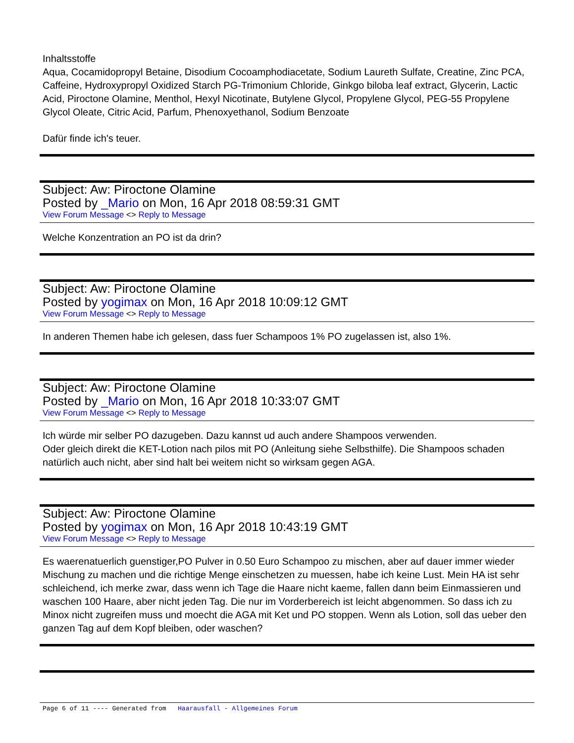Inhaltsstoffe
Aqua, Cocamidopropyl Betaine, Disodium Cocoamphodiacetate, Sodium Laureth Sulfate, Creatine, Zinc PCA, Caffeine, Hydroxypropyl Oxidized Starch PG-Trimonium Chloride, Ginkgo biloba leaf extract, Glycerin, Lactic Acid, Piroctone Olamine, Menthol, Hexyl Nicotinate, Butylene Glycol, Propylene Glycol, PEG-55 Propylene Glycol Oleate, Citric Acid, Parfum, Phenoxyethanol, Sodium Benzoate
Dafür finde ich's teuer.
Subject: Aw: Piroctone Olamine
Posted by _Mario on Mon, 16 Apr 2018 08:59:31 GMT
View Forum Message <> Reply to Message
Welche Konzentration an PO ist da drin?
Subject: Aw: Piroctone Olamine
Posted by yogimax on Mon, 16 Apr 2018 10:09:12 GMT
View Forum Message <> Reply to Message
In anderen Themen habe ich gelesen, dass fuer Schampoos 1% PO zugelassen ist, also 1%.
Subject: Aw: Piroctone Olamine
Posted by _Mario on Mon, 16 Apr 2018 10:33:07 GMT
View Forum Message <> Reply to Message
Ich würde mir selber PO dazugeben. Dazu kannst ud auch andere Shampoos verwenden.
Oder gleich direkt die KET-Lotion nach pilos mit PO (Anleitung siehe Selbsthilfe). Die Shampoos schaden natürlich auch nicht, aber sind halt bei weitem nicht so wirksam gegen AGA.
Subject: Aw: Piroctone Olamine
Posted by yogimax on Mon, 16 Apr 2018 10:43:19 GMT
View Forum Message <> Reply to Message
Es waerenatuerlich guenstiger,PO Pulver in 0.50 Euro Schampoo zu mischen, aber auf dauer immer wieder Mischung zu machen und die richtige Menge einschetzen zu muessen, habe ich keine Lust. Mein HA ist sehr schleichend, ich merke zwar, dass wenn ich Tage die Haare nicht kaeme, fallen dann beim Einmassieren und waschen 100 Haare, aber nicht jeden Tag. Die nur im Vorderbereich ist leicht abgenommen. So dass ich zu Minox nicht zugreifen muss und moecht die AGA mit Ket und PO stoppen. Wenn als Lotion, soll das ueber den ganzen Tag auf dem Kopf bleiben, oder waschen?
Page 6 of 11 ---- Generated from Haarausfall - Allgemeines Forum